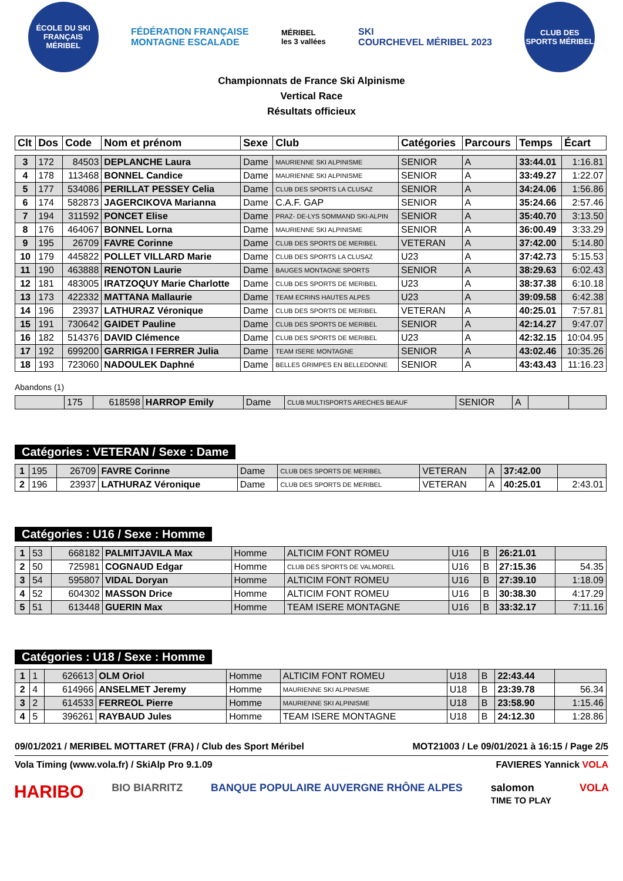ÉCOLE DU SKI FRANÇAIS
MÉRIBEL
FÉDÉRATION FRANÇAISE
MONTAGNE ESCALADE
MÉRIBEL
les 3 vallées
SKI
COURCHEVEL MÉRIBEL 2023
CLUB DES SPORTS MÉRIBEL
Championnats de France Ski Alpinisme
Vertical Race
Résultats officieux
| Clt | Dos | Code | Nom et prénom | Sexe | Club | Catégories | Parcours | Temps | Écart |
| --- | --- | --- | --- | --- | --- | --- | --- | --- | --- |
| 3 | 172 | 84503 | DEPLANCHE Laura | Dame | MAURIENNE SKI ALPINISME | SENIOR | A | 33:44.01 | 1:16.81 |
| 4 | 178 | 113468 | BONNEL Candice | Dame | MAURIENNE SKI ALPINISME | SENIOR | A | 33:49.27 | 1:22.07 |
| 5 | 177 | 534086 | PERILLAT PESSEY Celia | Dame | CLUB DES SPORTS LA CLUSAZ | SENIOR | A | 34:24.06 | 1:56.86 |
| 6 | 174 | 582873 | JAGERCIKOVA Marianna | Dame | C.A.F. GAP | SENIOR | A | 35:24.66 | 2:57.46 |
| 7 | 194 | 311592 | PONCET Elise | Dame | PRAZ- DE-LYS SOMMAND SKI-ALPIN | SENIOR | A | 35:40.70 | 3:13.50 |
| 8 | 176 | 464067 | BONNEL Lorna | Dame | MAURIENNE SKI ALPINISME | SENIOR | A | 36:00.49 | 3:33.29 |
| 9 | 195 | 26709 | FAVRE Corinne | Dame | CLUB DES SPORTS DE MERIBEL | VETERAN | A | 37:42.00 | 5:14.80 |
| 10 | 179 | 445822 | POLLET VILLARD Marie | Dame | CLUB DES SPORTS LA CLUSAZ | U23 | A | 37:42.73 | 5:15.53 |
| 11 | 190 | 463888 | RENOTON Laurie | Dame | BAUGES MONTAGNE SPORTS | SENIOR | A | 38:29.63 | 6:02.43 |
| 12 | 181 | 483005 | IRATZOQUY Marie Charlotte | Dame | CLUB DES SPORTS DE MERIBEL | U23 | A | 38:37.38 | 6:10.18 |
| 13 | 173 | 422332 | MATTANA Mallaurie | Dame | TEAM ECRINS HAUTES ALPES | U23 | A | 39:09.58 | 6:42.38 |
| 14 | 196 | 23937 | LATHURAZ Véronique | Dame | CLUB DES SPORTS DE MERIBEL | VETERAN | A | 40:25.01 | 7:57.81 |
| 15 | 191 | 730642 | GAIDET Pauline | Dame | CLUB DES SPORTS DE MERIBEL | SENIOR | A | 42:14.27 | 9:47.07 |
| 16 | 182 | 514376 | DAVID Clémence | Dame | CLUB DES SPORTS DE MERIBEL | U23 | A | 42:32.15 | 10:04.95 |
| 17 | 192 | 699200 | GARRIGA I FERRER Julia | Dame | TEAM ISERE MONTAGNE | SENIOR | A | 43:02.46 | 10:35.26 |
| 18 | 193 | 723060 | NADOULEK Daphné | Dame | BELLES GRIMPES EN BELLEDONNE | SENIOR | A | 43:43.43 | 11:16.23 |
Abandons (1)
| | 175 | 618598 | HARROP Emily | Dame | CLUB MULTISPORTS ARECHES BEAUF | SENIOR | A | | |
Catégories : VETERAN / Sexe : Dame
| 1 | 195 | 26709 | FAVRE Corinne | Dame | CLUB DES SPORTS DE MERIBEL | VETERAN | A | 37:42.00 | |
| 2 | 196 | 23937 | LATHURAZ Véronique | Dame | CLUB DES SPORTS DE MERIBEL | VETERAN | A | 40:25.01 | 2:43.01 |
Catégories : U16 / Sexe : Homme
| 1 | 53 | 668182 | PALMITJAVILA Max | Homme | ALTICIM FONT ROMEU | U16 | B | 26:21.01 | |
| 2 | 50 | 725981 | COGNAUD Edgar | Homme | CLUB DES SPORTS DE VALMOREL | U16 | B | 27:15.36 | 54.35 |
| 3 | 54 | 595807 | VIDAL Doryan | Homme | ALTICIM FONT ROMEU | U16 | B | 27:39.10 | 1:18.09 |
| 4 | 52 | 604302 | MASSON Drice | Homme | ALTICIM FONT ROMEU | U16 | B | 30:38.30 | 4:17.29 |
| 5 | 51 | 613448 | GUERIN Max | Homme | TEAM ISERE MONTAGNE | U16 | B | 33:32.17 | 7:11.16 |
Catégories : U18 / Sexe : Homme
| 1 | 1 | 626613 | OLM Oriol | Homme | ALTICIM FONT ROMEU | U18 | B | 22:43.44 | |
| 2 | 4 | 614966 | ANSELMET Jeremy | Homme | MAURIENNE SKI ALPINISME | U18 | B | 23:39.78 | 56.34 |
| 3 | 2 | 614533 | FERREOL Pierre | Homme | MAURIENNE SKI ALPINISME | U18 | B | 23:58.90 | 1:15.46 |
| 4 | 5 | 396261 | RAYBAUD Jules | Homme | TEAM ISERE MONTAGNE | U18 | B | 24:12.30 | 1:28.86 |
09/01/2021 / MERIBEL MOTTARET (FRA) / Club des Sport Méribel MOT21003 / Le 09/01/2021 à 16:15 / Page 2/5
Vola Timing (www.vola.fr) / SkiAlp Pro 9.1.09 FAVIERES Yannick VOLA
HARIBO BIO BIARRITZ BANQUE POPULAIRE AUVERGNE RHÔNE ALPES salomon
TIME TO PLAY VOLA